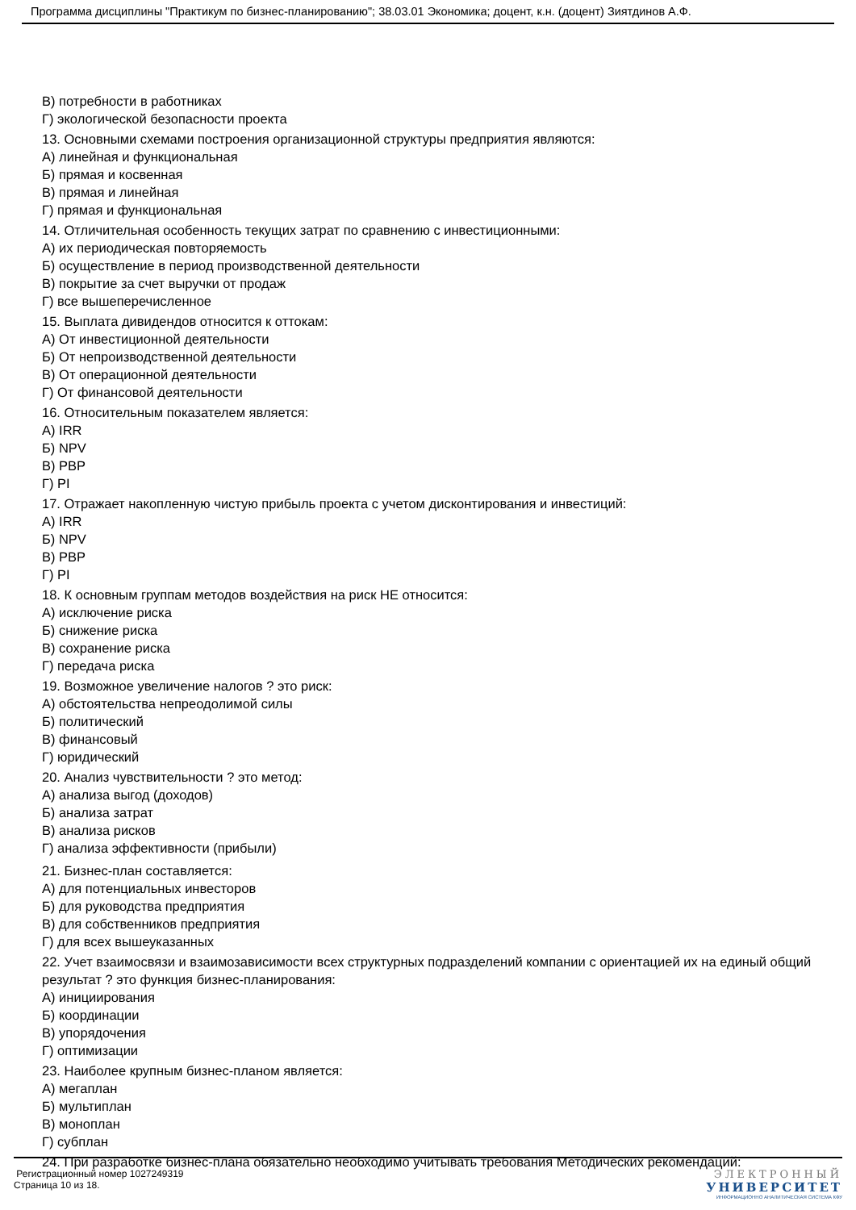Программа дисциплины "Практикум по бизнес-планированию"; 38.03.01 Экономика; доцент, к.н. (доцент) Зиятдинов А.Ф.
В) потребности в работниках
Г) экологической безопасности проекта
13. Основными схемами построения организационной структуры предприятия являются:
А) линейная и функциональная
Б) прямая и косвенная
В) прямая и линейная
Г) прямая и функциональная
14. Отличительная особенность текущих затрат по сравнению с инвестиционными:
А) их периодическая повторяемость
Б) осуществление в период производственной деятельности
В) покрытие за счет выручки от продаж
Г) все вышеперечисленное
15. Выплата дивидендов относится к оттокам:
А) От инвестиционной деятельности
Б) От непроизводственной деятельности
В) От операционной деятельности
Г) От финансовой деятельности
16. Относительным показателем является:
А) IRR
Б) NPV
В) PBP
Г) PI
17. Отражает накопленную чистую прибыль проекта с учетом дисконтирования и инвестиций:
А) IRR
Б) NPV
В) PBP
Г) PI
18. К основным группам методов воздействия на риск НЕ относится:
А) исключение риска
Б) снижение риска
В) сохранение риска
Г) передача риска
19. Возможное увеличение налогов ? это риск:
А) обстоятельства непреодолимой силы
Б) политический
В) финансовый
Г) юридический
20. Анализ чувствительности ? это метод:
А) анализа выгод (доходов)
Б) анализа затрат
В) анализа рисков
Г) анализа эффективности (прибыли)
21. Бизнес-план составляется:
А) для потенциальных инвесторов
Б) для руководства предприятия
В) для собственников предприятия
Г) для всех вышеуказанных
22. Учет взаимосвязи и взаимозависимости всех структурных подразделений компании с ориентацией их на единый общий результат ? это функция бизнес-планирования:
А) инициирования
Б) координации
В) упорядочения
Г) оптимизации
23. Наиболее крупным бизнес-планом является:
А) мегаплан
Б) мультиплан
В) моноплан
Г) субплан
24. При разработке бизнес-плана обязательно необходимо учитывать требования Методических рекомендаций:
Регистрационный номер 1027249319
Страница 10 из 18.
ЭЛЕКТРОННЫЙ
УНИВЕРСИТЕТ
ИНФОРМАЦИОННО АНАЛИТИЧЕСКАЯ СИСТЕМА КФУ